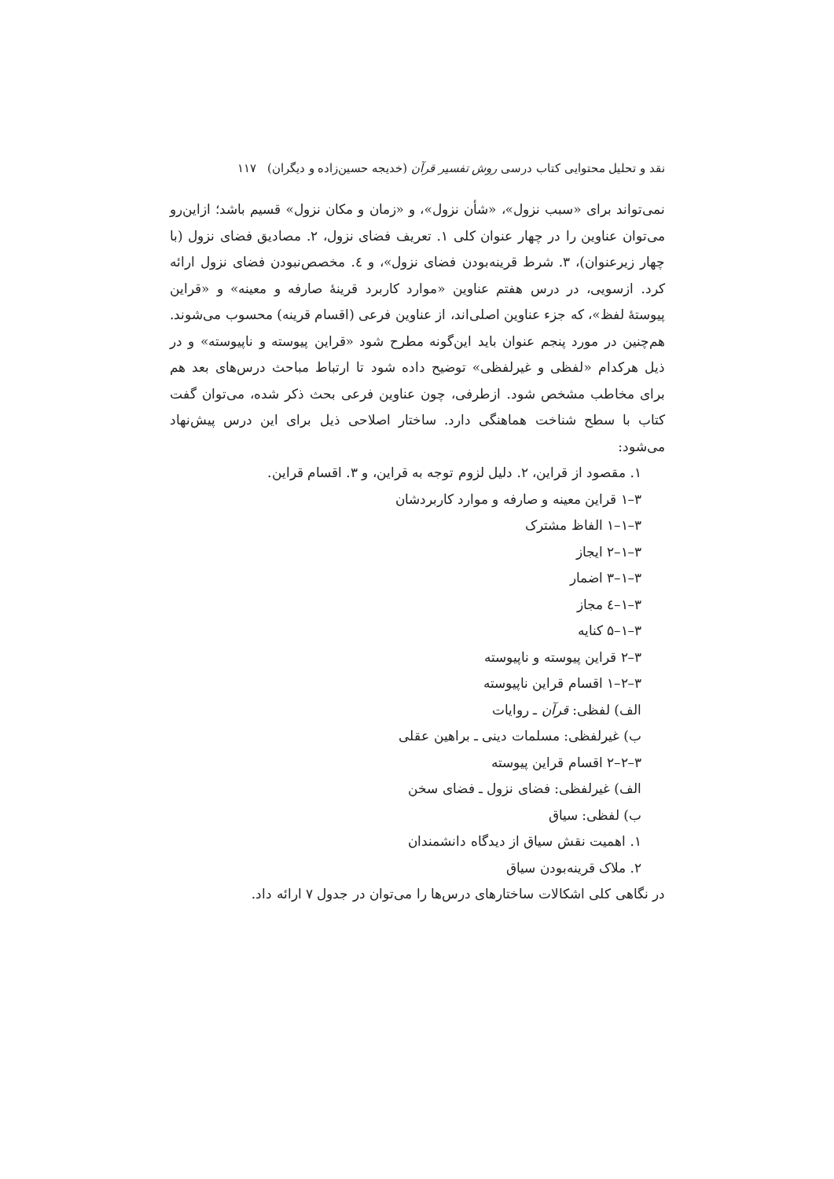نقد و تحلیل محتوایی کتاب درسی روش تفسیر قرآن (خدیجه حسین‌زاده و دیگران) ۱۱۷
نمی‌تواند برای «سبب نزول»، «شأن نزول»، و «زمان و مکان نزول» قسیم باشد؛ ازاین‌رو می‌توان عناوین را در چهار عنوان کلی ۱. تعریف فضای نزول، ۲. مصادیق فضای نزول (با چهار زیرعنوان)، ۳. شرط قرینه‌بودن فضای نزول»، و ٤. مخصص‌نبودن فضای نزول ارائه کرد. ازسویی، در درس هفتم عناوین «موارد کاربرد قرینهٔ صارفه و معینه» و «قراین پیوستهٔ لفظ»، که جزء عناوین اصلی‌اند، از عناوین فرعی (اقسام قرینه) محسوب می‌شوند. هم‌چنین در مورد پنجم عنوان باید این‌گونه مطرح شود «قراین پیوسته و ناپیوسته» و در ذیل هرکدام «لفظی و غیرلفظی» توضیح داده شود تا ارتباط مباحث درس‌های بعد هم برای مخاطب مشخص شود. ازطرفی، چون عناوین فرعی بحث ذکر شده، می‌توان گفت کتاب با سطح شناخت هماهنگی دارد. ساختار اصلاحی ذیل برای این درس پیش‌نهاد می‌شود:
۱. مقصود از قراین، ۲. دلیل لزوم توجه به قراین، و ۳. اقسام قراین.
۳–۱ قراین معینه و صارفه و موارد کاربردشان
۳–۱–۱ الفاظ مشترک
۳–۱–۲ ایجاز
۳–۱–۳ اضمار
۳–۱–٤ مجاز
۳–۱–۵ کنایه
۳–۲ قراین پیوسته و ناپیوسته
۳–۲–۱ اقسام قراین ناپیوسته
الف) لفظی: قرآن ـ روایات
ب) غیرلفظی: مسلمات دینی ـ براهین عقلی
۳–۲–۲ اقسام قراین پیوسته
الف) غیرلفظی: فضای نزول ـ فضای سخن
ب) لفظی: سیاق
۱. اهمیت نقش سیاق از دیدگاه دانشمندان
۲. ملاک قرینه‌بودن سیاق
در نگاهی کلی اشکالات ساختارهای درس‌ها را می‌توان در جدول ۷ ارائه داد.